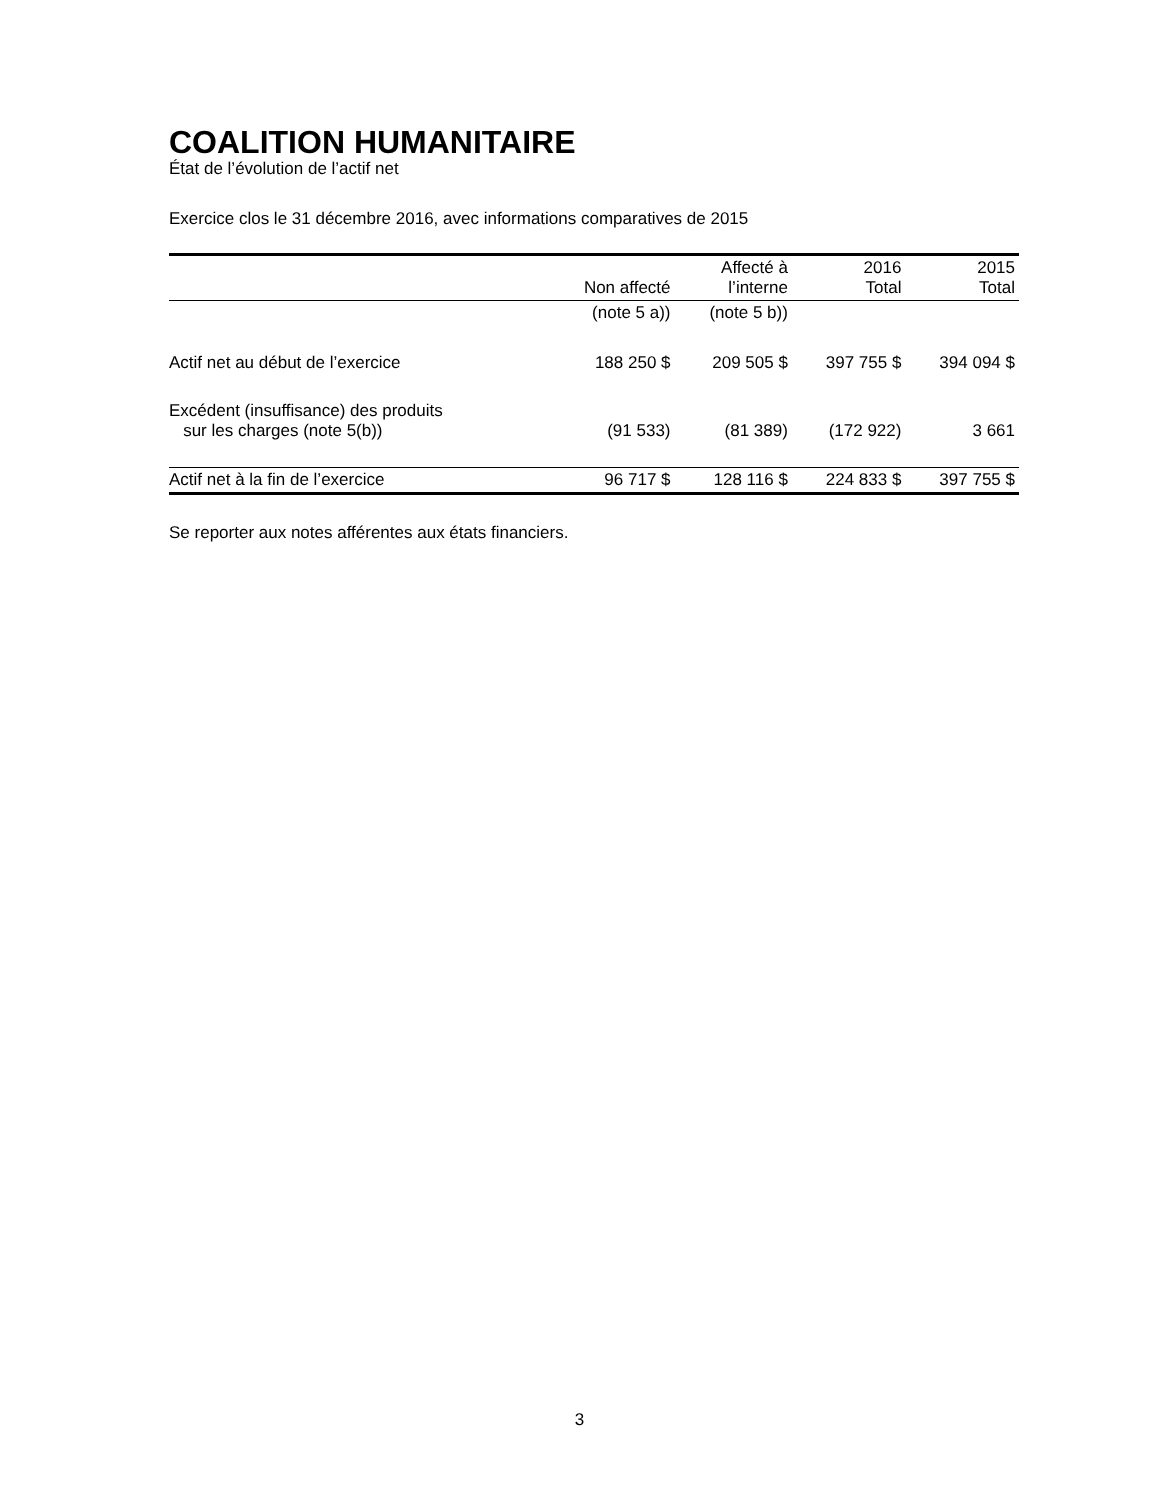COALITION HUMANITAIRE
État de l’évolution de l’actif net
Exercice clos le 31 décembre 2016, avec informations comparatives de 2015
| | Non affecté | Affecté à l’interne | 2016 Total | 2015 Total |
| --- | --- | --- | --- | --- |
| | (note 5 a)) | (note 5 b)) | | |
| Actif net au début de l’exercice | 188 250 $ | 209 505 $ | 397 755 $ | 394 094 $ |
| Excédent (insuffisance) des produits sur les charges (note 5(b)) | (91 533) | (81 389) | (172 922) | 3 661 |
| Actif net à la fin de l’exercice | 96 717 $ | 128 116 $ | 224 833 $ | 397 755 $ |
Se reporter aux notes afférentes aux états financiers.
3